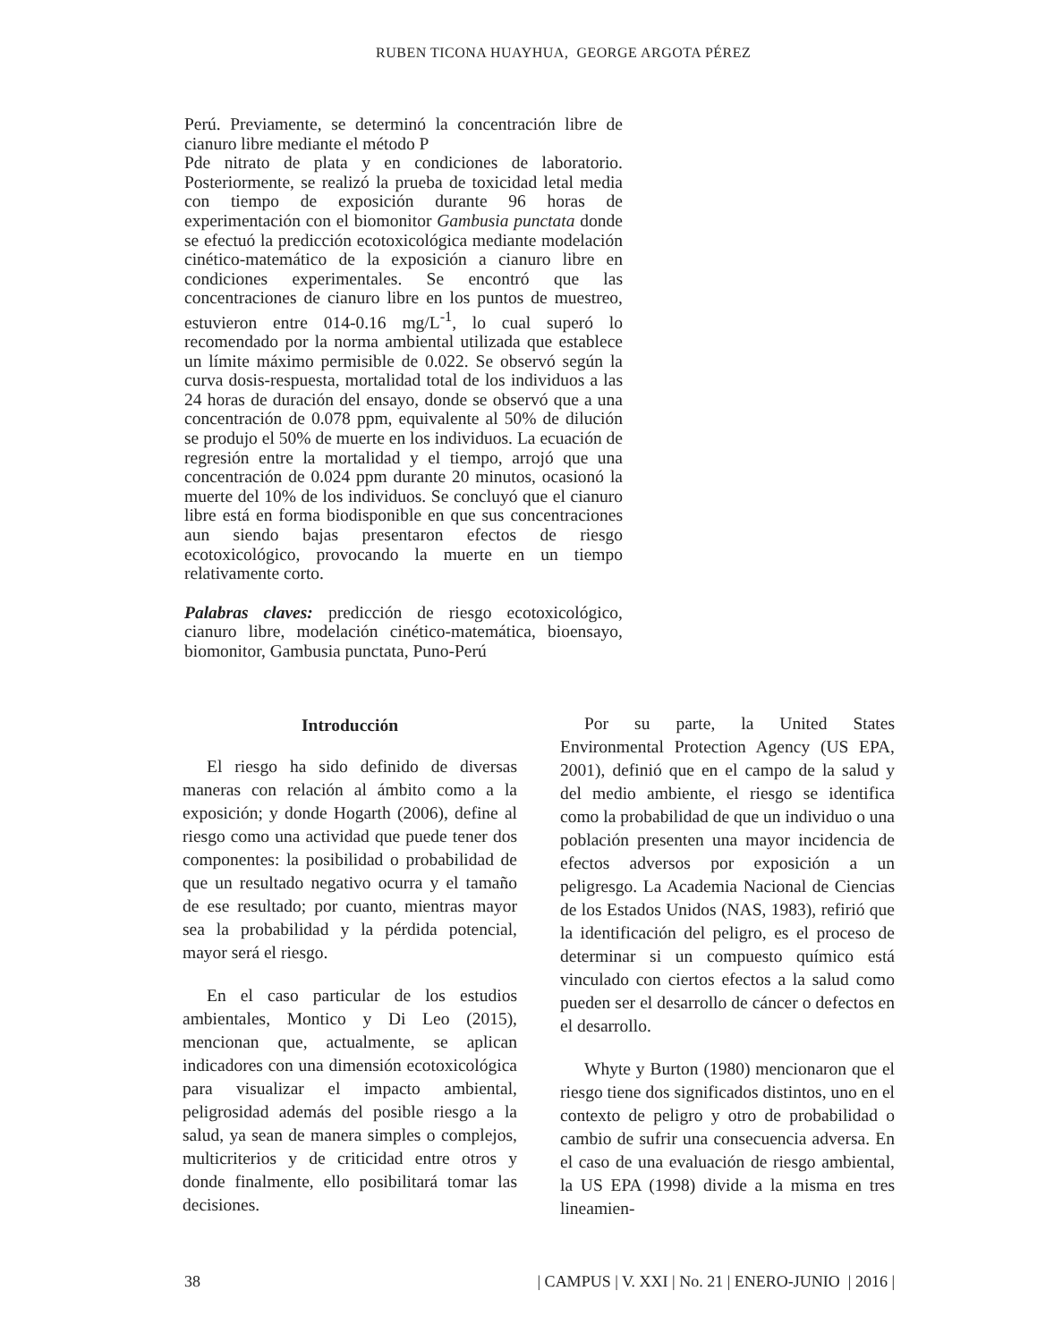RUBEN TICONA HUAYHUA, GEORGE ARGOTA PÉREZ
Perú. Previamente, se determinó la concentración libre de cianuro libre mediante el método P
Pde nitrato de plata y en condiciones de laboratorio. Posteriormente, se realizó la prueba de toxicidad letal media con tiempo de exposición durante 96 horas de experimentación con el biomonitor Gambusia punctata donde se efectuó la predicción ecotoxicológica mediante modelación cinético-matemático de la exposición a cianuro libre en condiciones experimentales. Se encontró que las concentraciones de cianuro libre en los puntos de muestreo, estuvieron entre 014-0.16 mg/L<sup>-1</sup>, lo cual superó lo recomendado por la norma ambiental utilizada que establece un límite máximo permisible de 0.022. Se observó según la curva dosis-respuesta, mortalidad total de los individuos a las 24 horas de duración del ensayo, donde se observó que a una concentración de 0.078 ppm, equivalente al 50% de dilución se produjo el 50% de muerte en los individuos. La ecuación de regresión entre la mortalidad y el tiempo, arrojó que una concentración de 0.024 ppm durante 20 minutos, ocasionó la muerte del 10% de los individuos. Se concluyó que el cianuro libre está en forma biodisponible en que sus concentraciones aun siendo bajas presentaron efectos de riesgo ecotoxicológico, provocando la muerte en un tiempo relativamente corto.
Palabras claves: predicción de riesgo ecotoxicológico, cianuro libre, modelación cinético-matemática, bioensayo, biomonitor, Gambusia punctata, Puno-Perú
Introducción
El riesgo ha sido definido de diversas maneras con relación al ámbito como a la exposición; y donde Hogarth (2006), define al riesgo como una actividad que puede tener dos componentes: la posibilidad o probabilidad de que un resultado negativo ocurra y el tamaño de ese resultado; por cuanto, mientras mayor sea la probabilidad y la pérdida potencial, mayor será el riesgo.
En el caso particular de los estudios ambientales, Montico y Di Leo (2015), mencionan que, actualmente, se aplican indicadores con una dimensión ecotoxicológica para visualizar el impacto ambiental, peligrosidad además del posible riesgo a la salud, ya sean de manera simples o complejos, multicriterios y de criticidad entre otros y donde finalmente, ello posibilitará tomar las decisiones.
Por su parte, la United States Environmental Protection Agency (US EPA, 2001), definió que en el campo de la salud y del medio ambiente, el riesgo se identifica como la probabilidad de que un individuo o una población presenten una mayor incidencia de efectos adversos por exposición a un peligresgo. La Academia Nacional de Ciencias de los Estados Unidos (NAS, 1983), refirió que la identificación del peligro, es el proceso de determinar si un compuesto químico está vinculado con ciertos efectos a la salud como pueden ser el desarrollo de cáncer o defectos en el desarrollo.
Whyte y Burton (1980) mencionaron que el riesgo tiene dos significados distintos, uno en el contexto de peligro y otro de probabilidad o cambio de sufrir una consecuencia adversa. En el caso de una evaluación de riesgo ambiental, la US EPA (1998) divide a la misma en tres lineamien-
38 | CAMPUS | V. XXI | No. 21 | ENERO-JUNIO | 2016 |